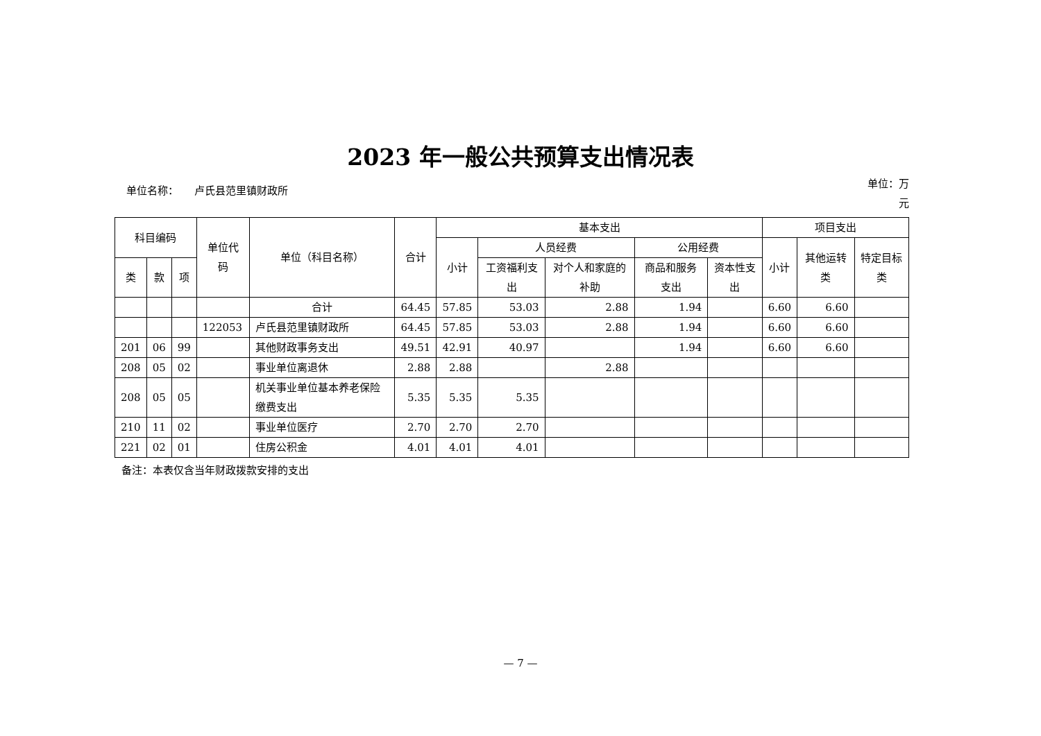2023 年一般公共预算支出情况表
单位名称：　　卢氏县范里镇财政所
单位：万元
| 科目编码 | | | 单位代码 | 单位（科目名称） | 合计 | 基本支出 | | | | | 项目支出 | | |
| --- | --- | --- | --- | --- | --- | --- | --- | --- | --- | --- | --- | --- | --- |
| | | | | | | 小计 | 人员经费 | | 公用经费 | | 小计 | 其他运转类 | 特定目标类 |
| 类 | 款 | 项 | | | | | 工资福利支出 | 对个人和家庭的补助 | 商品和服务支出 | 资本性支出 | | | |
| | | | | 合计 | 64.45 | 57.85 | 53.03 | 2.88 | 1.94 | | 6.60 | 6.60 | |
| | | | 122053 | 卢氏县范里镇财政所 | 64.45 | 57.85 | 53.03 | 2.88 | 1.94 | | 6.60 | 6.60 | |
| 201 | 06 | 99 | | 其他财政事务支出 | 49.51 | 42.91 | 40.97 | | 1.94 | | 6.60 | 6.60 | |
| 208 | 05 | 02 | | 事业单位离退休 | 2.88 | 2.88 | | 2.88 | | | | | |
| 208 | 05 | 05 | | 机关事业单位基本养老保险缴费支出 | 5.35 | 5.35 | 5.35 | | | | | | |
| 210 | 11 | 02 | | 事业单位医疗 | 2.70 | 2.70 | 2.70 | | | | | | |
| 221 | 02 | 01 | | 住房公积金 | 4.01 | 4.01 | 4.01 | | | | | | |
备注：本表仅含当年财政拨款安排的支出
— 7 —